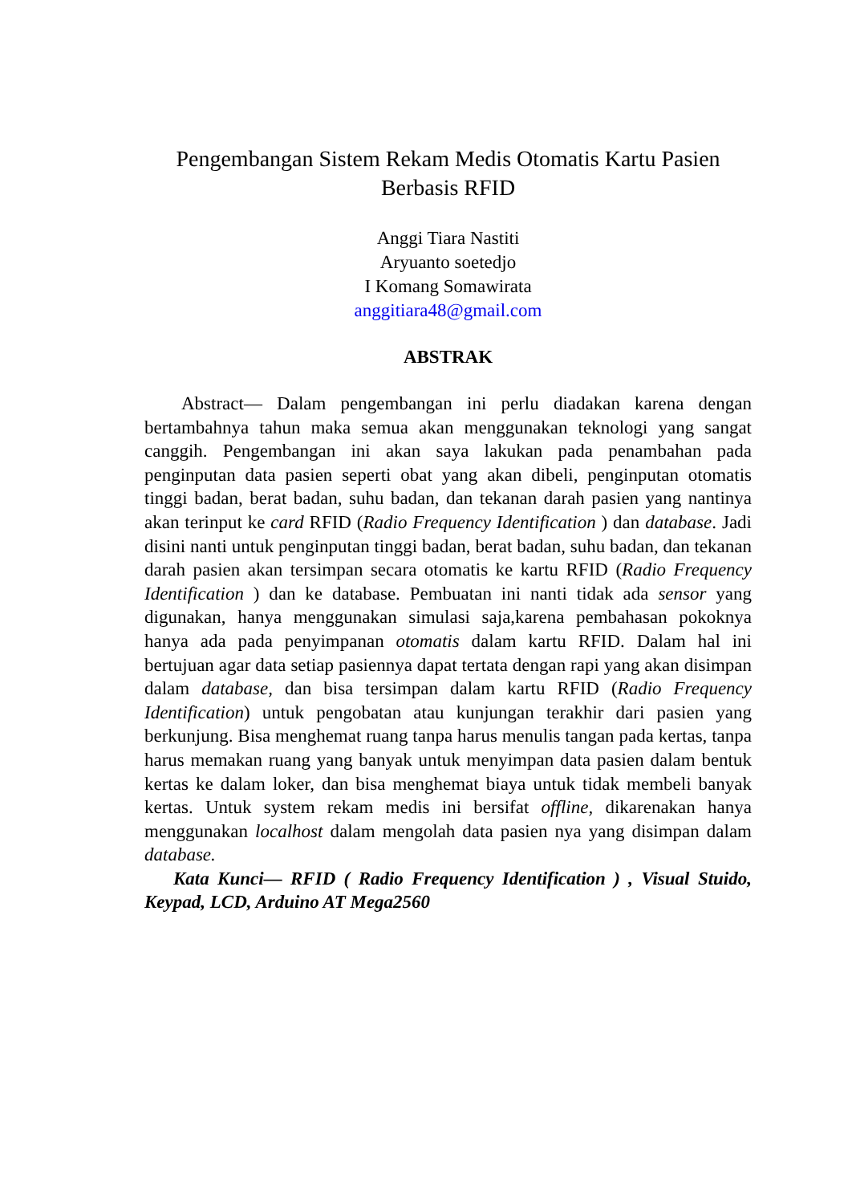Pengembangan Sistem Rekam Medis Otomatis Kartu Pasien Berbasis RFID
Anggi Tiara Nastiti
Aryuanto soetedjo
I Komang Somawirata
anggitiara48@gmail.com
ABSTRAK
Abstract— Dalam pengembangan ini perlu diadakan karena dengan bertambahnya tahun maka semua akan menggunakan teknologi yang sangat canggih. Pengembangan ini akan saya lakukan pada penambahan pada penginputan data pasien seperti obat yang akan dibeli, penginputan otomatis tinggi badan, berat badan, suhu badan, dan tekanan darah pasien yang nantinya akan terinput ke card RFID (Radio Frequency Identification ) dan database. Jadi disini nanti untuk penginputan tinggi badan, berat badan, suhu badan, dan tekanan darah pasien akan tersimpan secara otomatis ke kartu RFID (Radio Frequency Identification ) dan ke database. Pembuatan ini nanti tidak ada sensor yang digunakan, hanya menggunakan simulasi saja,karena pembahasan pokoknya hanya ada pada penyimpanan otomatis dalam kartu RFID. Dalam hal ini bertujuan agar data setiap pasiennya dapat tertata dengan rapi yang akan disimpan dalam database, dan bisa tersimpan dalam kartu RFID (Radio Frequency Identification) untuk pengobatan atau kunjungan terakhir dari pasien yang berkunjung. Bisa menghemat ruang tanpa harus menulis tangan pada kertas, tanpa harus memakan ruang yang banyak untuk menyimpan data pasien dalam bentuk kertas ke dalam loker, dan bisa menghemat biaya untuk tidak membeli banyak kertas. Untuk system rekam medis ini bersifat offline, dikarenakan hanya menggunakan localhost dalam mengolah data pasien nya yang disimpan dalam database.
Kata Kunci— RFID ( Radio Frequency Identification ) , Visual Stuido, Keypad, LCD, Arduino AT Mega2560